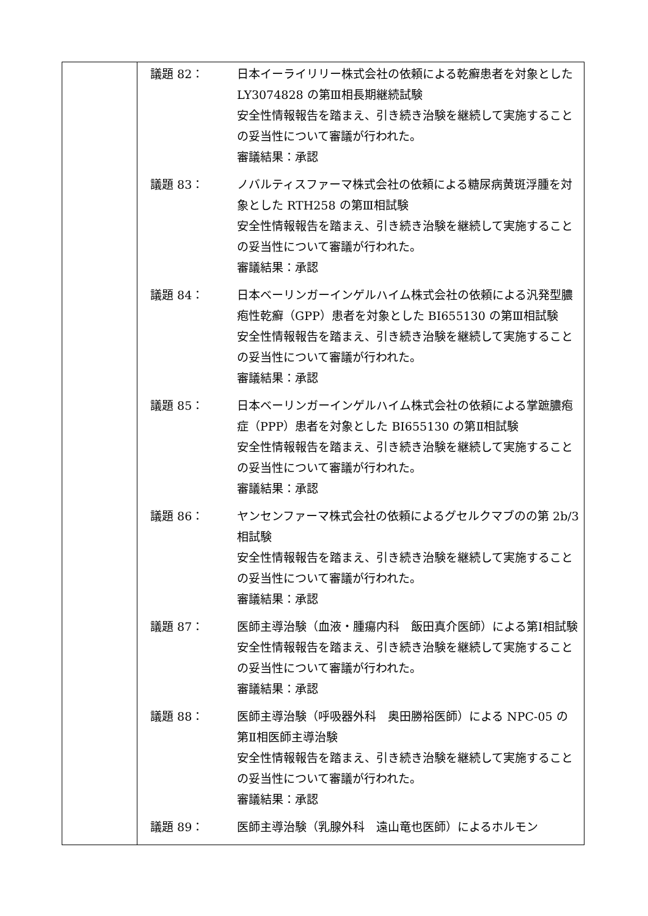| | 議題 82： 日本イーライリリー株式会社の依頼による乾癬患者を対象とした LY3074828 の第Ⅲ相長期継続試験 安全性情報報告を踏まえ、引き続き治験を継続して実施することの妥当性について審議が行われた。 審議結果：承認 議題 83： ノバルティスファーマ株式会社の依頼による糖尿病黄斑浮腫を対象とした RTH258 の第Ⅲ相試験 安全性情報報告を踏まえ、引き続き治験を継続して実施することの妥当性について審議が行われた。 審議結果：承認 議題 84： 日本ベーリンガーインゲルハイム株式会社の依頼による汎発型膿疱性乾癬（GPP）患者を対象とした BI655130 の第Ⅲ相試験 安全性情報報告を踏まえ、引き続き治験を継続して実施することの妥当性について審議が行われた。 審議結果：承認 議題 85： 日本ベーリンガーインゲルハイム株式会社の依頼による掌蹠膿疱症（PPP）患者を対象とした BI655130 の第Ⅱ相試験 安全性情報報告を踏まえ、引き続き治験を継続して実施することの妥当性について審議が行われた。 審議結果：承認 議題 86： ヤンセンファーマ株式会社の依頼によるグセルクマブのの第 2b/3 相試験 安全性情報報告を踏まえ、引き続き治験を継続して実施することの妥当性について審議が行われた。 審議結果：承認 議題 87： 医師主導治験（血液・腫瘍内科 飯田真介医師）による第Ⅰ相試験 安全性情報報告を踏まえ、引き続き治験を継続して実施することの妥当性について審議が行われた。 審議結果：承認 議題 88： 医師主導治験（呼吸器外科 奥田勝裕医師）による NPC-05 の第Ⅱ相医師主導治験 安全性情報報告を踏まえ、引き続き治験を継続して実施することの妥当性について審議が行われた。 審議結果：承認 議題 89： 医師主導治験（乳腺外科 遠山竜也医師）によるホルモン |